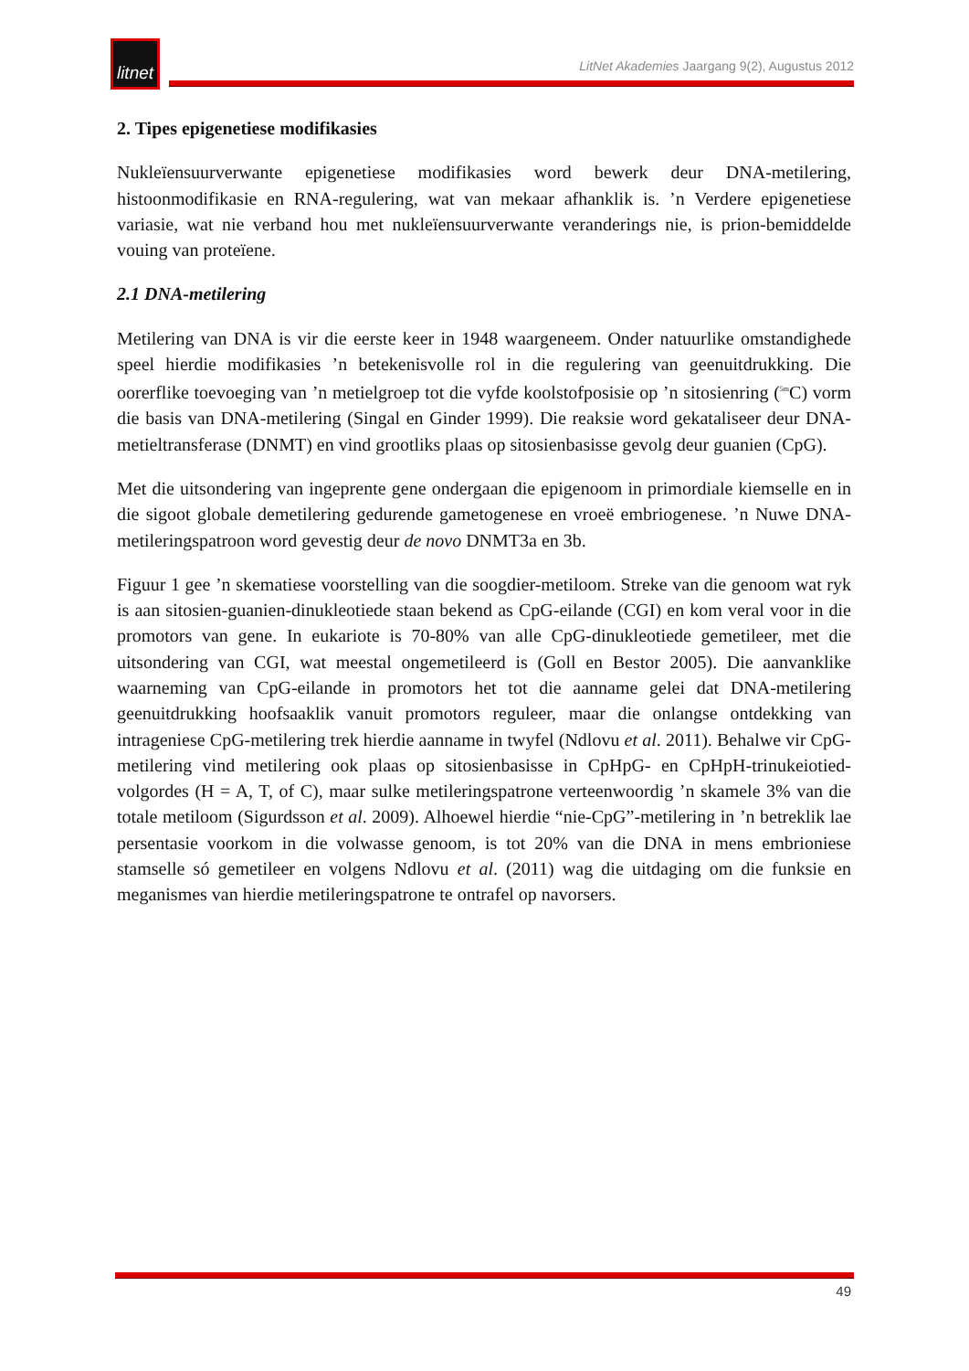litnet
LitNet Akademies Jaargang 9(2), Augustus 2012
2. Tipes epigenetiese modifikasies
Nukleïensuurverwante epigenetiese modifikasies word bewerk deur DNA-metilering, histoonmodifikasie en RNA-regulering, wat van mekaar afhanklik is. ’n Verdere epigenetiese variasie, wat nie verband hou met nukleïensuurverwante veranderings nie, is prion-bemiddelde vouing van proteïene.
2.1 DNA-metilering
Metilering van DNA is vir die eerste keer in 1948 waargeneem. Onder natuurlike omstandighede speel hierdie modifikasies ’n betekenisvolle rol in die regulering van geenuitdrukking. Die oorerflike toevoeging van ’n metielgroep tot die vyfde koolstofposisie op ’n sitosienring (<sup>5m</sup>C) vorm die basis van DNA-metilering (Singal en Ginder 1999). Die reaksie word gekataliseer deur DNA-metieltransferase (DNMT) en vind grootliks plaas op sitosienbasisse gevolg deur guanien (CpG).
Met die uitsondering van ingeprente gene ondergaan die epigenoom in primordiale kiemselle en in die sigoot globale demetilering gedurende gametogenese en vroeë embriogenese. ’n Nuwe DNA-metileringspatroon word gevestig deur de novo DNMT3a en 3b.
Figuur 1 gee ’n skematiese voorstelling van die soogdier-metiloom. Streke van die genoom wat ryk is aan sitosien-guanien-dinukleotiede staan bekend as CpG-eilande (CGI) en kom veral voor in die promotors van gene. In eukariote is 70-80% van alle CpG-dinukleotiede gemetileer, met die uitsondering van CGI, wat meestal ongemetileerd is (Goll en Bestor 2005). Die aanvanklike waarneming van CpG-eilande in promotors het tot die aanname gelei dat DNA-metilering geenuitdrukking hoofsaaklik vanuit promotors reguleer, maar die onlangse ontdekking van intrageniese CpG-metilering trek hierdie aanname in twyfel (Ndlovu et al. 2011). Behalwe vir CpG-metilering vind metilering ook plaas op sitosienbasisse in CpHpG- en CpHpH-trinukeiotied-volgordes (H = A, T, of C), maar sulke metileringspatrone verteenwoordig ’n skamele 3% van die totale metiloom (Sigurdsson et al. 2009). Alhoewel hierdie “nie-CpG”-metilering in ’n betreklik lae persentasie voorkom in die volwasse genoom, is tot 20% van die DNA in mens embrioniese stamselle só gemetileer en volgens Ndlovu et al. (2011) wag die uitdaging om die funksie en meganismes van hierdie metileringspatrone te ontrafel op navorsers.
49